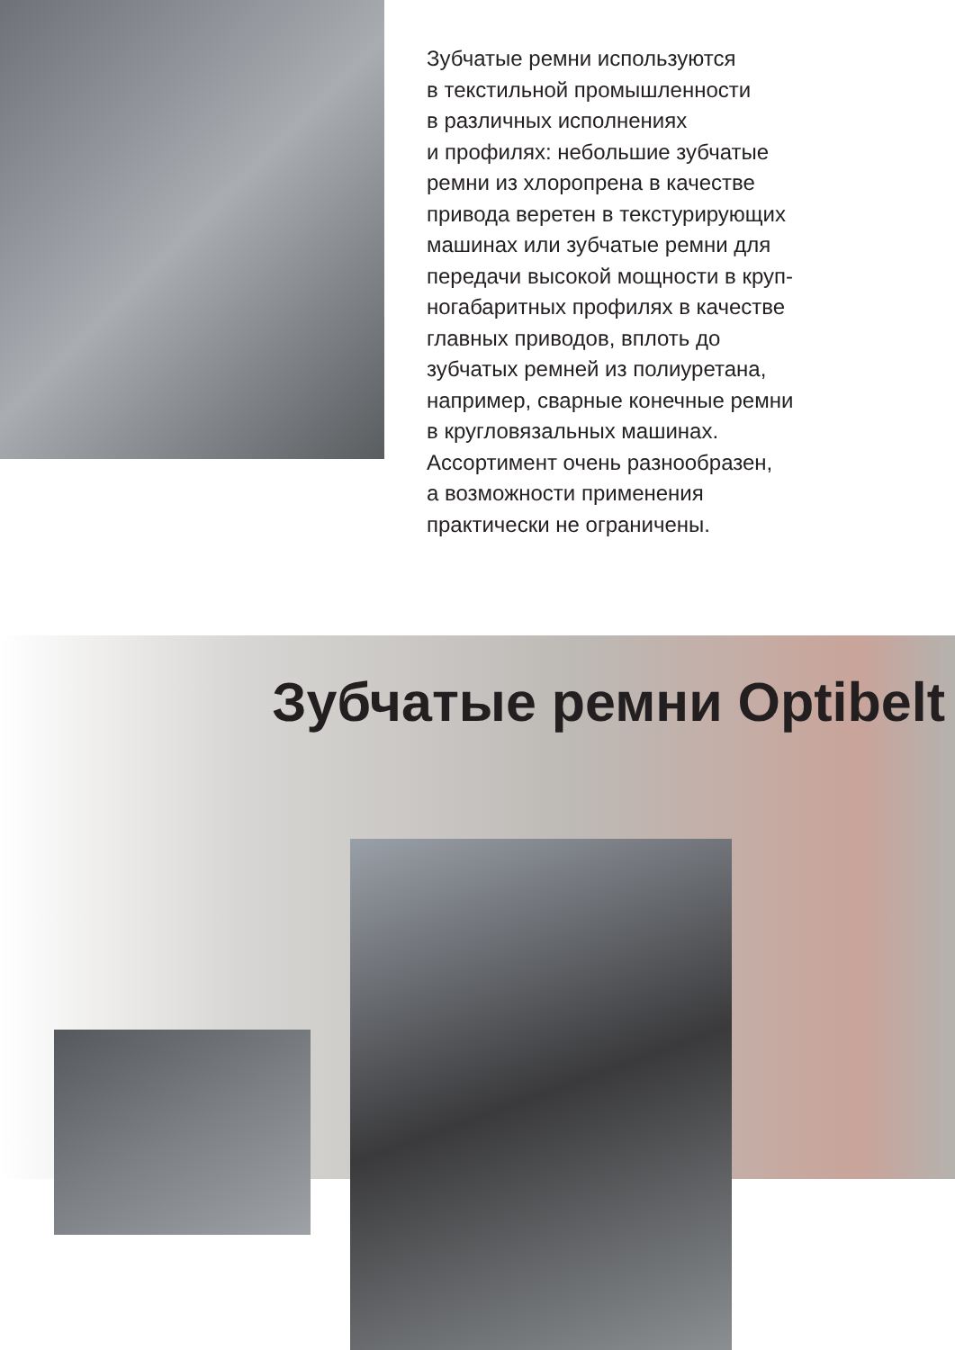Зубчатые ремни используются
в текстильной промышленности
в различных исполнениях
и профилях: небольшие зубчатые
ремни из хлоропрена в качестве
привода веретен в текстурирующих
машинах или зубчатые ремни для
передачи высокой мощности в круп-
ногабаритных профилях в качестве
главных приводов, вплоть до
зубчатых ремней из полиуретана,
например, сварные конечные ремни
в кругловязальных машинах.
Ассортимент очень разнообразен,
а возможности применения
практически не ограничены.
Зубчатые ремни Optibelt